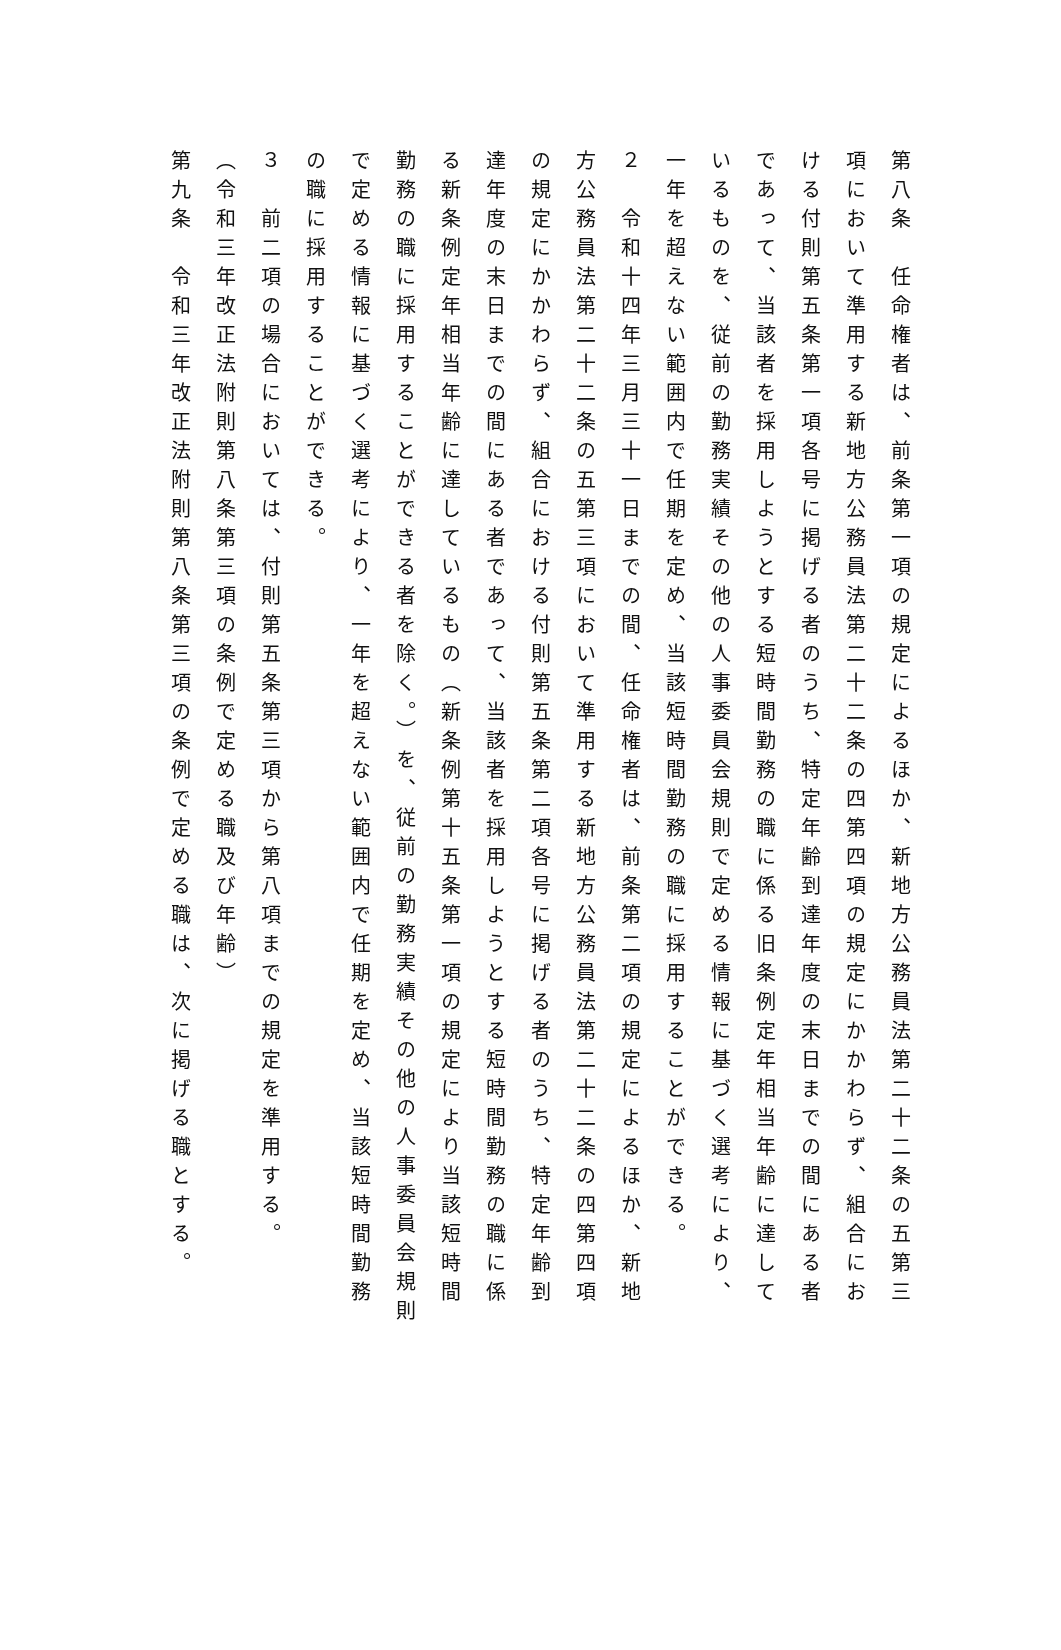第八条　任命権者は、前条第一項の規定によるほか、新地方公務員法第二十二条の五第三項において準用する新地方公務員法第二十二条の四第四項の規定にかかわらず、組合における付則第五条第一項各号に掲げる者のうち、特定年齢到達年度の末日までの間にある者であって、当該者を採用しようとする短時間勤務の職に係る旧条例定年相当年齢に達しているものを、従前の勤務実績その他の人事委員会規則で定める情報に基づく選考により、一年を超えない範囲内で任期を定め、当該短時間勤務の職に採用することができる。
２　令和十四年三月三十一日までの間、任命権者は、前条第二項の規定によるほか、新地方公務員法第二十二条の五第三項において準用する新地方公務員法第二十二条の四第四項の規定にかかわらず、組合における付則第五条第二項各号に掲げる者のうち、特定年齢到達年度の末日までの間にある者であって、当該者を採用しようとする短時間勤務の職に係る新条例定年相当年齢に達しているもの（新条例第十五条第一項の規定により当該短時間勤務の職に採用することができる者を除く。）を、従前の勤務実績その他の人事委員会規則で定める情報に基づく選考により、一年を超えない範囲内で任期を定め、当該短時間勤務の職に採用することができる。
３　前二項の場合においては、付則第五条第三項から第八項までの規定を準用する。
（令和三年改正法附則第八条第三項の条例で定める職及び年齢）
第九条　令和三年改正法附則第八条第三項の条例で定める職は、次に掲げる職とする。